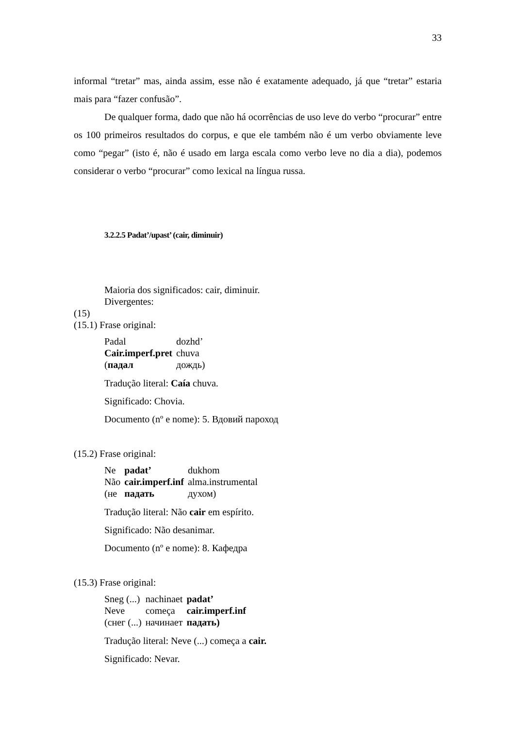33
informal “tretar” mas, ainda assim, esse não é exatamente adequado, já que “tretar” estaria mais para “fazer confusão”.
De qualquer forma, dado que não há ocorrências de uso leve do verbo “procurar” entre os 100 primeiros resultados do corpus, e que ele também não é um verbo obviamente leve como “pegar” (isto é, não é usado em larga escala como verbo leve no dia a dia), podemos considerar o verbo “procurar” como lexical na língua russa.
3.2.2.5 Padat’/upast’ (cair, diminuir)
Maioria dos significados: cair, diminuir.
Divergentes:
(15)
(15.1) Frase original:
| Padal | dozhd’ |
| Cair.imperf.pret | chuva |
| ( падал | дождь) |
Tradução literal: Caía chuva.
Significado: Chovia.
Documento (nº e nome): 5. Вдовий пароход
(15.2) Frase original:
| Ne | padat’ | dukhom |
| Não | cair.imperf.inf | alma.instrumental |
| (не | падать | духом) |
Tradução literal: Não cair em espírito.
Significado: Não desanimar.
Documento (nº e nome): 8. Кафедра
(15.3) Frase original:
| Sneg (...) | nachinaet | padat’ |
| Neve | começa | cair.imperf.inf |
| (снег (...) | начинает | падать) |
Tradução literal: Neve (...) começa a cair.
Significado: Nevar.